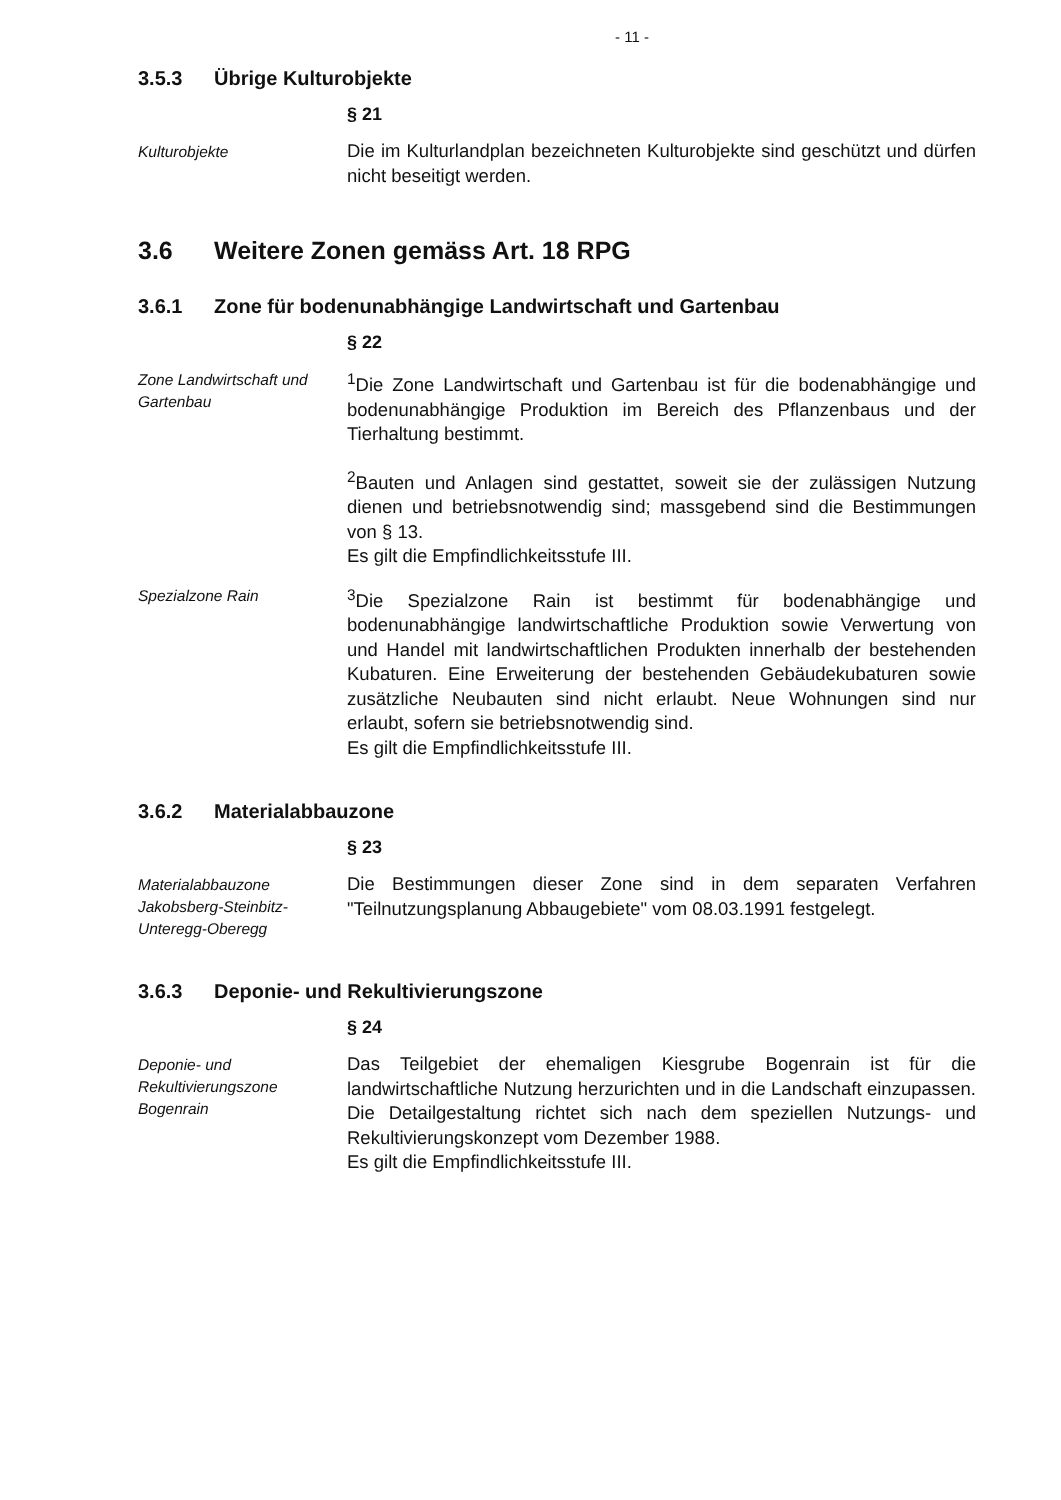- 11 -
3.5.3 Übrige Kulturobjekte
§ 21
Kulturobjekte
Die im Kulturlandplan bezeichneten Kulturobjekte sind geschützt und dürfen nicht beseitigt werden.
3.6 Weitere Zonen gemäss Art. 18 RPG
3.6.1 Zone für bodenunabhängige Landwirtschaft und Gartenbau
§ 22
Zone Landwirtschaft und Gartenbau
<sup>1</sup> Die Zone Landwirtschaft und Gartenbau ist für die bodenabhängige und bodenunabhängige Produktion im Bereich des Pflanzenbaus und der Tierhaltung bestimmt.
<sup>2</sup> Bauten und Anlagen sind gestattet, soweit sie der zulässigen Nutzung dienen und betriebsnotwendig sind; massgebend sind die Bestimmungen von § 13.
Es gilt die Empfindlichkeitsstufe III.
Spezialzone Rain
<sup>3</sup> Die Spezialzone Rain ist bestimmt für bodenabhängige und bodenunabhängige landwirtschaftliche Produktion sowie Verwertung von und Handel mit landwirtschaftlichen Produkten innerhalb der bestehenden Kubaturen. Eine Erweiterung der bestehenden Gebäudekubaturen sowie zusätzliche Neubauten sind nicht erlaubt. Neue Wohnungen sind nur erlaubt, sofern sie betriebsnotwendig sind.
Es gilt die Empfindlichkeitsstufe III.
3.6.2 Materialabbauzone
§ 23
Materialabbauzone Jakobsberg-Steinbitz-Unteregg-Oberegg
Die Bestimmungen dieser Zone sind in dem separaten Verfahren "Teilnutzungsplanung Abbaugebiete" vom 08.03.1991 festgelegt.
3.6.3 Deponie- und Rekultivierungszone
§ 24
Deponie- und Rekultivierungszone Bogenrain
Das Teilgebiet der ehemaligen Kiesgrube Bogenrain ist für die landwirtschaftliche Nutzung herzurichten und in die Landschaft einzupassen. Die Detailgestaltung richtet sich nach dem speziellen Nutzungs- und Rekultivierungskonzept vom Dezember 1988.
Es gilt die Empfindlichkeitsstufe III.